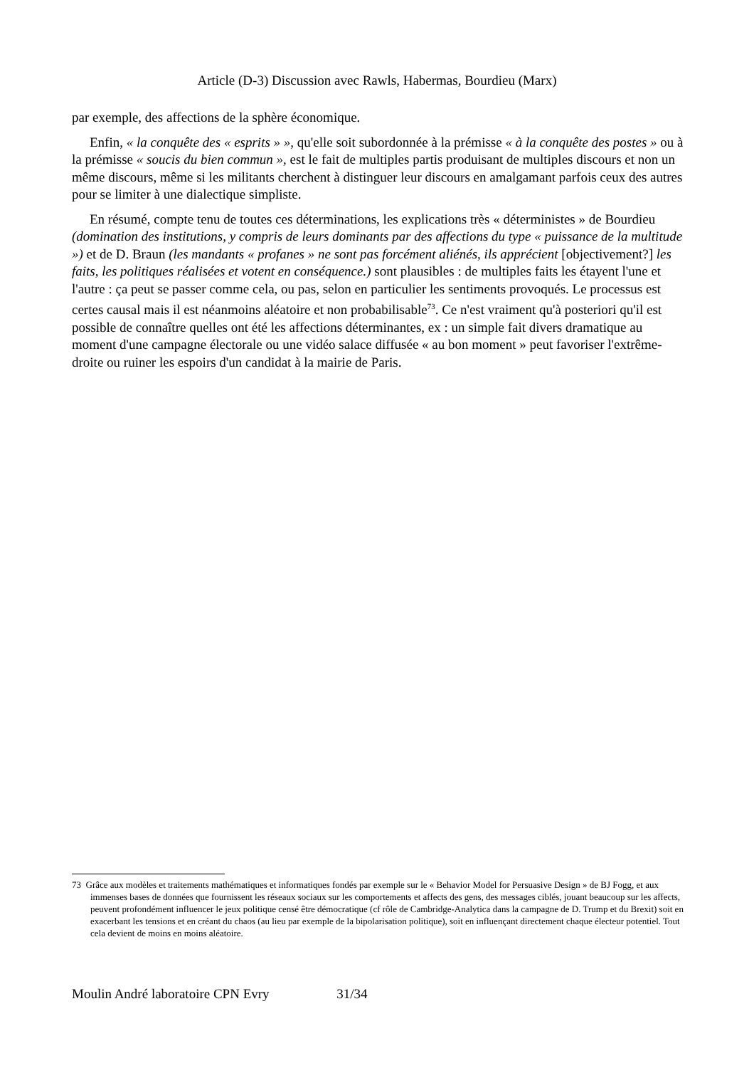Article (D-3) Discussion avec Rawls, Habermas, Bourdieu (Marx)
par exemple, des affections de la sphère économique.
Enfin, « la conquête des « esprits » », qu'elle soit subordonnée à la prémisse « à la conquête des postes » ou à la prémisse « soucis du bien commun », est le fait de multiples partis produisant de multiples discours et non un même discours, même si les militants cherchent à distinguer leur discours en amalgamant parfois ceux des autres pour se limiter à une dialectique simpliste.
En résumé, compte tenu de toutes ces déterminations, les explications très « déterministes » de Bourdieu (domination des institutions, y compris de leurs dominants par des affections du type « puissance de la multitude ») et de D. Braun (les mandants « profanes » ne sont pas forcément aliénés, ils apprécient [objectivement?] les faits, les politiques réalisées et votent en conséquence.) sont plausibles : de multiples faits les étayent l'une et l'autre : ça peut se passer comme cela, ou pas, selon en particulier les sentiments provoqués. Le processus est certes causal mais il est néanmoins aléatoire et non probabilisable<sup>73</sup>. Ce n'est vraiment qu'à posteriori qu'il est possible de connaître quelles ont été les affections déterminantes, ex : un simple fait divers dramatique au moment d'une campagne électorale ou une vidéo salace diffusée « au bon moment » peut favoriser l'extrême-droite ou ruiner les espoirs d'un candidat à la mairie de Paris.
73 Grâce aux modèles et traitements mathématiques et informatiques fondés par exemple sur le « Behavior Model for Persuasive Design » de BJ Fogg, et aux immenses bases de données que fournissent les réseaux sociaux sur les comportements et affects des gens, des messages ciblés, jouant beaucoup sur les affects, peuvent profondément influencer le jeux politique censé être démocratique (cf rôle de Cambridge-Analytica dans la campagne de D. Trump et du Brexit) soit en exacerbant les tensions et en créant du chaos (au lieu par exemple de la bipolarisation politique), soit en influençant directement chaque électeur potentiel. Tout cela devient de moins en moins aléatoire.
Moulin André laboratoire CPN Evry 31/34